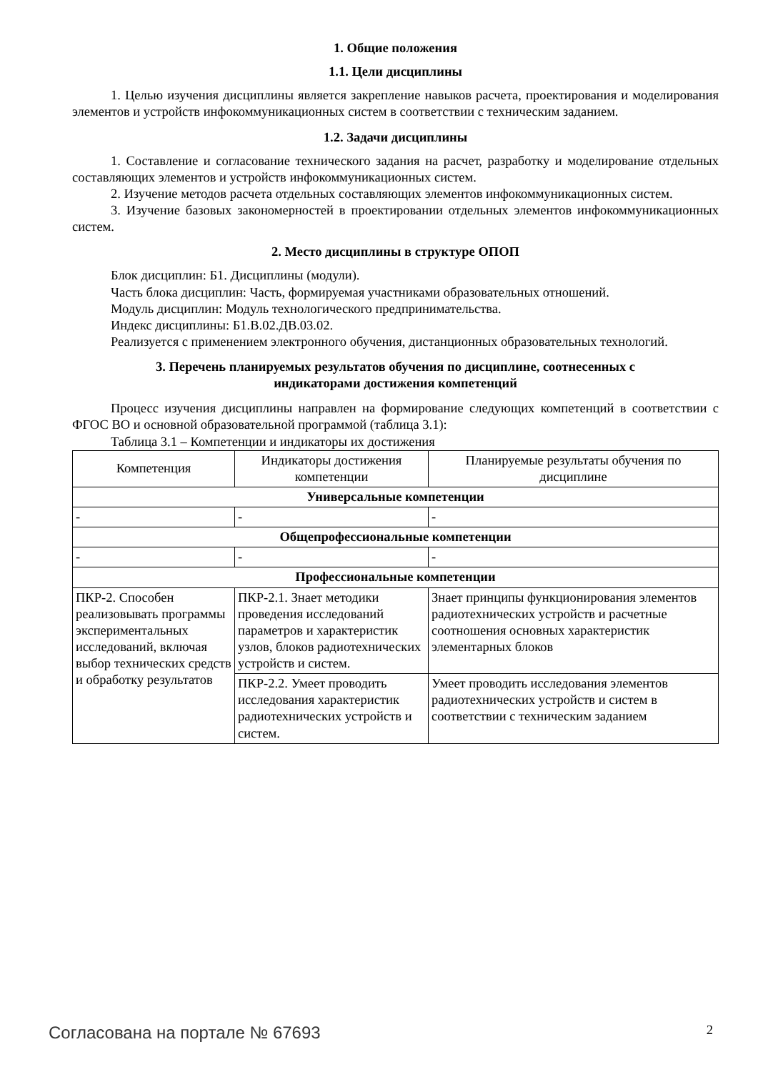1. Общие положения
1.1. Цели дисциплины
1. Целью изучения дисциплины является закрепление навыков расчета, проектирования и моделирования элементов и устройств инфокоммуникационных систем в соответствии с техническим заданием.
1.2. Задачи дисциплины
1. Составление и согласование технического задания на расчет, разработку и моделирование отдельных составляющих элементов и устройств инфокоммуникационных систем.
2. Изучение методов расчета отдельных составляющих элементов инфокоммуникационных систем.
3. Изучение базовых закономерностей в проектировании отдельных элементов инфокоммуникационных систем.
2. Место дисциплины в структуре ОПОП
Блок дисциплин: Б1. Дисциплины (модули).
Часть блока дисциплин: Часть, формируемая участниками образовательных отношений.
Модуль дисциплин: Модуль технологического предпринимательства.
Индекс дисциплины: Б1.В.02.ДВ.03.02.
Реализуется с применением электронного обучения, дистанционных образовательных технологий.
3. Перечень планируемых результатов обучения по дисциплине, соотнесенных с
индикаторами достижения компетенций
Процесс изучения дисциплины направлен на формирование следующих компетенций в соответствии с ФГОС ВО и основной образовательной программой (таблица 3.1):
Таблица 3.1 – Компетенции и индикаторы их достижения
| Компетенция | Индикаторы достижения компетенции | Планируемые результаты обучения по дисциплине |
| --- | --- | --- |
| Универсальные компетенции | | |
| - | - | - |
| Общепрофессиональные компетенции | | |
| - | - | - |
| Профессиональные компетенции | | |
| ПКР-2. Способен реализовывать программы экспериментальных исследований, включая выбор технических средств и обработку результатов | ПКР-2.1. Знает методики проведения исследований параметров и характеристик узлов, блоков радиотехнических устройств и систем. | Знает принципы функционирования элементов радиотехнических устройств и расчетные соотношения основных характеристик элементарных блоков |
| | ПКР-2.2. Умеет проводить исследования характеристик радиотехнических устройств и систем. | Умеет проводить исследования элементов радиотехнических устройств и систем в соответствии с техническим заданием |
Согласована на портале № 67693 2